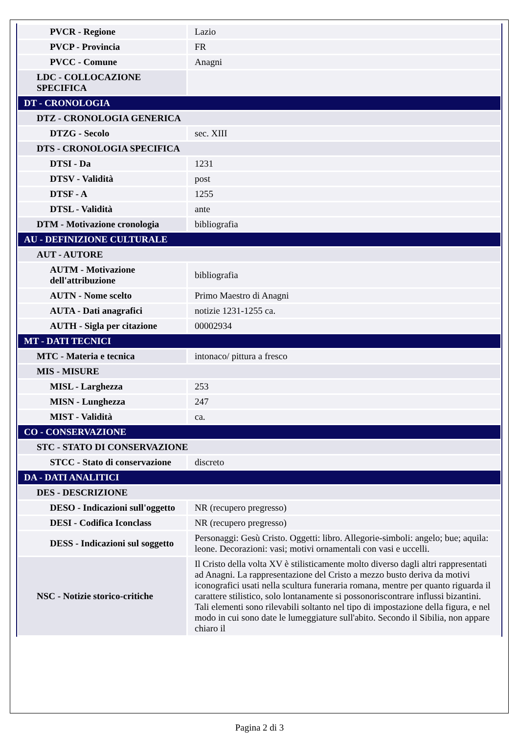| PVCR - Regione | Lazio |
| PVCP - Provincia | FR |
| PVCC - Comune | Anagni |
| LDC - COLLOCAZIONE SPECIFICA | |
| DT - CRONOLOGIA | |
| DTZ - CRONOLOGIA GENERICA | |
| DTZG - Secolo | sec. XIII |
| DTS - CRONOLOGIA SPECIFICA | |
| DTSI - Da | 1231 |
| DTSV - Validità | post |
| DTSF - A | 1255 |
| DTSL - Validità | ante |
| DTM - Motivazione cronologia | bibliografia |
| AU - DEFINIZIONE CULTURALE | |
| AUT - AUTORE | |
| AUTM - Motivazione dell'attribuzione | bibliografia |
| AUTN - Nome scelto | Primo Maestro di Anagni |
| AUTA - Dati anagrafici | notizie 1231-1255 ca. |
| AUTH - Sigla per citazione | 00002934 |
| MT - DATI TECNICI | |
| MTC - Materia e tecnica | intonaco/ pittura a fresco |
| MIS - MISURE | |
| MISL - Larghezza | 253 |
| MISN - Lunghezza | 247 |
| MIST - Validità | ca. |
| CO - CONSERVAZIONE | |
| STC - STATO DI CONSERVAZIONE | |
| STCC - Stato di conservazione | discreto |
| DA - DATI ANALITICI | |
| DES - DESCRIZIONE | |
| DESO - Indicazioni sull'oggetto | NR (recupero pregresso) |
| DESI - Codifica Iconclass | NR (recupero pregresso) |
| DESS - Indicazioni sul soggetto | Personaggi: Gesù Cristo. Oggetti: libro. Allegorie-simboli: angelo; bue; aquila: leone. Decorazioni: vasi; motivi ornamentali con vasi e uccelli. |
| NSC - Notizie storico-critiche | Il Cristo della volta XV è stilisticamente molto diverso dagli altri rappresentati ad Anagni. La rappresentazione del Cristo a mezzo busto deriva da motivi iconografici usati nella scultura funeraria romana, mentre per quanto riguarda il carattere stilistico, solo lontanamente si possonoriscontrare influssi bizantini. Tali elementi sono rilevabili soltanto nel tipo di impostazione della figura, e nel modo in cui sono date le lumeggiature sull'abito. Secondo il Sibilia, non appare chiaro il |
Pagina 2 di 3